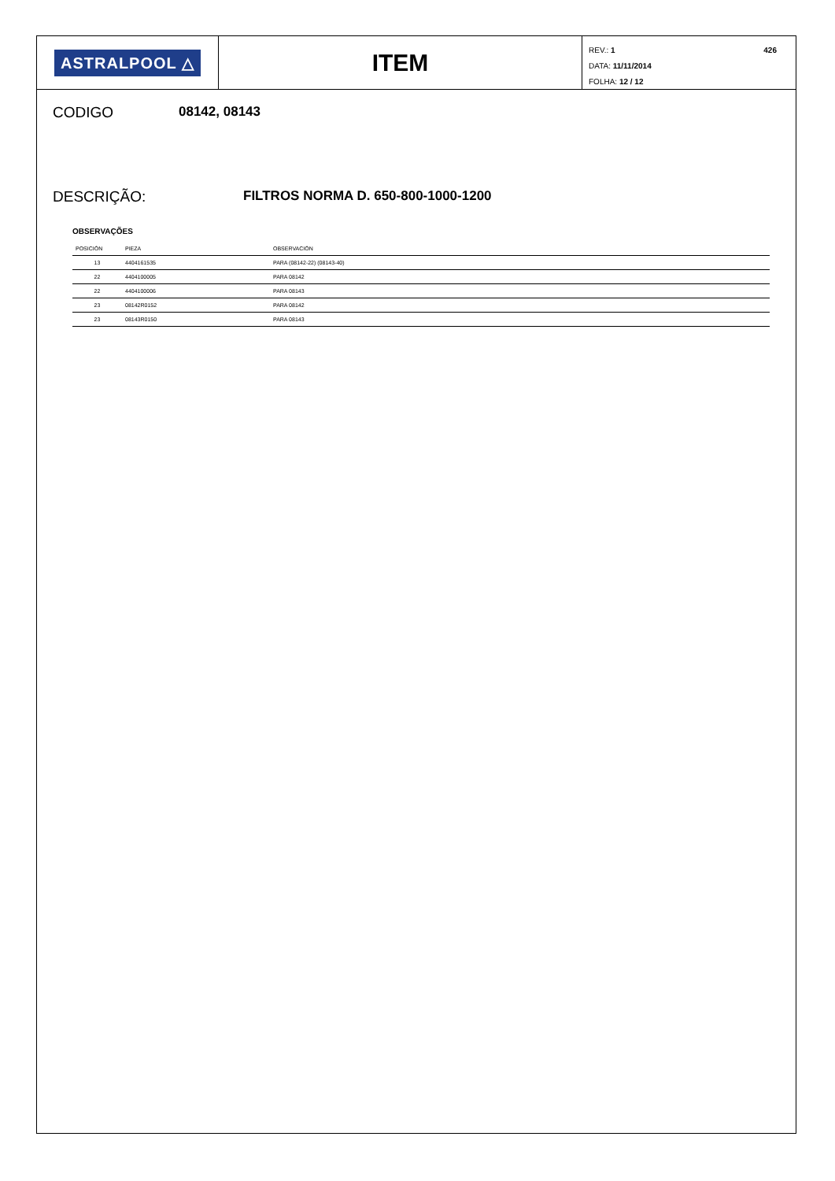ASTRALPOOL △
ITEM
426
REV.: 1
DATA: 11/11/2014
FOLHA: 12 / 12
CODIGO 08142, 08143
DESCRIÇÃO: FILTROS NORMA D. 650-800-1000-1200
OBSERVAÇÕES
| POSICIÓN | PIEZA | OBSERVACIÓN |
| --- | --- | --- |
| 13 | 4404161535 | PARA (08142-22) (08143-40) |
| 22 | 4404100005 | PARA 08142 |
| 22 | 4404100006 | PARA 08143 |
| 23 | 08142R0152 | PARA 08142 |
| 23 | 08143R0150 | PARA 08143 |